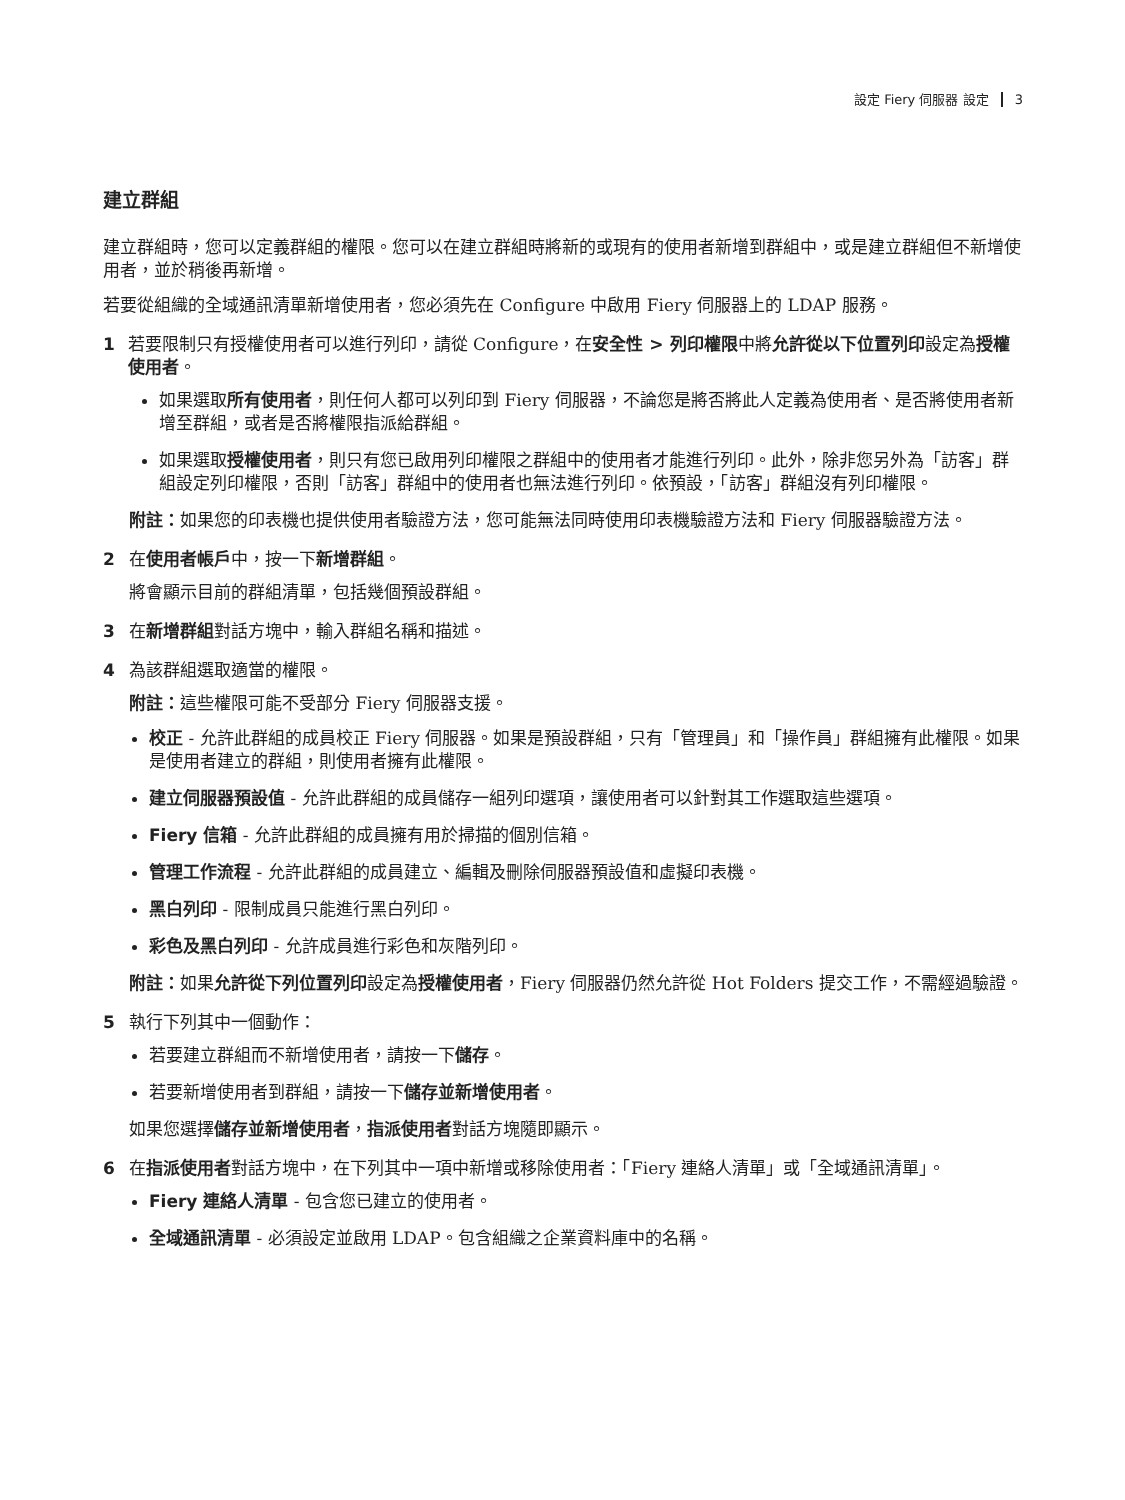設定 Fiery 伺服器 設定 3
建立群組
建立群組時，您可以定義群組的權限。您可以在建立群組時將新的或現有的使用者新增到群組中，或是建立群組但不新增使用者，並於稍後再新增。
若要從組織的全域通訊清單新增使用者，您必須先在 Configure 中啟用 Fiery 伺服器上的 LDAP 服務。
1 若要限制只有授權使用者可以進行列印，請從 Configure，在安全性 > 列印權限中將允許從以下位置列印設定為授權使用者。
如果選取所有使用者，則任何人都可以列印到 Fiery 伺服器，不論您是將否將此人定義為使用者、是否將使用者新增至群組，或者是否將權限指派給群組。
如果選取授權使用者，則只有您已啟用列印權限之群組中的使用者才能進行列印。此外，除非您另外為「訪客」群組設定列印權限，否則「訪客」群組中的使用者也無法進行列印。依預設，「訪客」群組沒有列印權限。
附註：如果您的印表機也提供使用者驗證方法，您可能無法同時使用印表機驗證方法和 Fiery 伺服器驗證方法。
2 在使用者帳戶中，按一下新增群組。
將會顯示目前的群組清單，包括幾個預設群組。
3 在新增群組對話方塊中，輸入群組名稱和描述。
4 為該群組選取適當的權限。
附註：這些權限可能不受部分 Fiery 伺服器支援。
校正 - 允許此群組的成員校正 Fiery 伺服器。如果是預設群組，只有「管理員」和「操作員」群組擁有此權限。如果是使用者建立的群組，則使用者擁有此權限。
建立伺服器預設值 - 允許此群組的成員儲存一組列印選項，讓使用者可以針對其工作選取這些選項。
Fiery 信箱 - 允許此群組的成員擁有用於掃描的個別信箱。
管理工作流程 - 允許此群組的成員建立、編輯及刪除伺服器預設值和虛擬印表機。
黑白列印 - 限制成員只能進行黑白列印。
彩色及黑白列印 - 允許成員進行彩色和灰階列印。
附註：如果允許從下列位置列印設定為授權使用者，Fiery 伺服器仍然允許從 Hot Folders 提交工作，不需經過驗證。
5 執行下列其中一個動作：
若要建立群組而不新增使用者，請按一下儲存。
若要新增使用者到群組，請按一下儲存並新增使用者。
如果您選擇儲存並新增使用者，指派使用者對話方塊隨即顯示。
6 在指派使用者對話方塊中，在下列其中一項中新增或移除使用者：「Fiery 連絡人清單」或「全域通訊清單」。
Fiery 連絡人清單 - 包含您已建立的使用者。
全域通訊清單 - 必須設定並啟用 LDAP。包含組織之企業資料庫中的名稱。